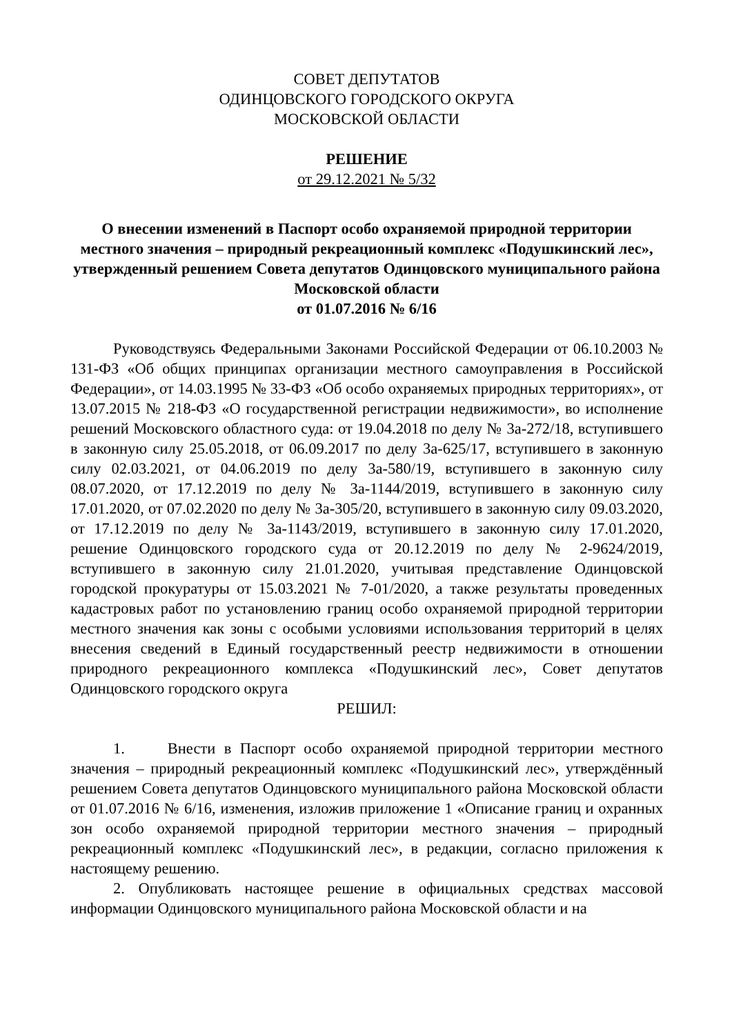СОВЕТ ДЕПУТАТОВ
ОДИНЦОВСКОГО ГОРОДСКОГО ОКРУГА
МОСКОВСКОЙ ОБЛАСТИ
РЕШЕНИЕ
от 29.12.2021 № 5/32
О внесении изменений в Паспорт особо охраняемой природной территории местного значения – природный рекреационный комплекс «Подушкинский лес», утвержденный решением Совета депутатов Одинцовского муниципального района Московской области
от 01.07.2016 № 6/16
Руководствуясь Федеральными Законами Российской Федерации от 06.10.2003 № 131-ФЗ «Об общих принципах организации местного самоуправления в Российской Федерации», от 14.03.1995 № 33-ФЗ «Об особо охраняемых природных территориях», от 13.07.2015 № 218-ФЗ «О государственной регистрации недвижимости», во исполнение решений Московского областного суда: от 19.04.2018 по делу № 3а-272/18, вступившего в законную силу 25.05.2018, от 06.09.2017 по делу 3а-625/17, вступившего в законную силу 02.03.2021, от 04.06.2019 по делу 3а-580/19, вступившего в законную силу 08.07.2020, от 17.12.2019 по делу № 3а-1144/2019, вступившего в законную силу 17.01.2020, от 07.02.2020 по делу № 3а-305/20, вступившего в законную силу 09.03.2020, от 17.12.2019 по делу № 3а-1143/2019, вступившего в законную силу 17.01.2020, решение Одинцовского городского суда от 20.12.2019 по делу № 2-9624/2019, вступившего в законную силу 21.01.2020, учитывая представление Одинцовской городской прокуратуры от 15.03.2021 № 7-01/2020, а также результаты проведенных кадастровых работ по установлению границ особо охраняемой природной территории местного значения как зоны с особыми условиями использования территорий в целях внесения сведений в Единый государственный реестр недвижимости в отношении природного рекреационного комплекса «Подушкинский лес», Совет депутатов Одинцовского городского округа
РЕШИЛ:
1. Внести в Паспорт особо охраняемой природной территории местного значения – природный рекреационный комплекс «Подушкинский лес», утверждённый решением Совета депутатов Одинцовского муниципального района Московской области от 01.07.2016 № 6/16, изменения, изложив приложение 1 «Описание границ и охранных зон особо охраняемой природной территории местного значения – природный рекреационный комплекс «Подушкинский лес», в редакции, согласно приложения к настоящему решению.
2. Опубликовать настоящее решение в официальных средствах массовой информации Одинцовского муниципального района Московской области и на